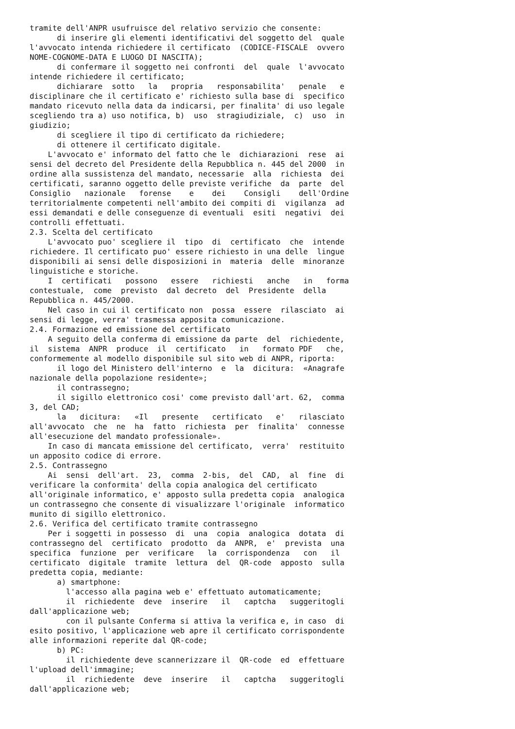tramite dell'ANPR usufruisce del relativo servizio che consente:
      di inserire gli elementi identificativi del soggetto del  quale
l'avvocato intenda richiedere il certificato  (CODICE-FISCALE  ovvero
NOME-COGNOME-DATA E LUOGO DI NASCITA);
      di confermare il soggetto nei confronti  del  quale  l'avvocato
intende richiedere il certificato;
      dichiarare  sotto   la   propria   responsabilita'   penale   e
disciplinare che il certificato e' richiesto sulla base di  specifico
mandato ricevuto nella data da indicarsi, per finalita' di uso legale
scegliendo tra a) uso notifica, b)  uso  stragiudiziale,  c)  uso  in
giudizio;
      di scegliere il tipo di certificato da richiedere;
      di ottenere il certificato digitale.
    L'avvocato e' informato del fatto che le  dichiarazioni  rese  ai
sensi del decreto del Presidente della Repubblica n. 445 del 2000  in
ordine alla sussistenza del mandato, necessarie  alla  richiesta  dei
certificati, saranno oggetto delle previste verifiche  da  parte  del
Consiglio   nazionale   forense    e    dei    Consigli    dell'Ordine
territorialmente competenti nell'ambito dei compiti di  vigilanza  ad
essi demandati e delle conseguenze di eventuali  esiti  negativi  dei
controlli effettuati.
2.3. Scelta del certificato
    L'avvocato puo' scegliere il  tipo  di  certificato  che  intende
richiedere. Il certificato puo' essere richiesto in una delle  lingue
disponibili ai sensi delle disposizioni in  materia  delle  minoranze
linguistiche e storiche.
    I  certificati   possono   essere   richiesti   anche   in   forma
contestuale,  come  previsto  dal decreto  del  Presidente  della
Repubblica n. 445/2000.
    Nel caso in cui il certificato non  possa  essere  rilasciato  ai
sensi di legge, verra' trasmessa apposita comunicazione.
2.4. Formazione ed emissione del certificato
    A seguito della conferma di emissione da parte  del  richiedente,
il  sistema  ANPR  produce  il  certificato   in   formato PDF   che,
conformemente al modello disponibile sul sito web di ANPR, riporta:
      il logo del Ministero dell'interno  e  la  dicitura:  «Anagrafe
nazionale della popolazione residente»;
      il contrassegno;
      il sigillo elettronico cosi' come previsto dall'art. 62,  comma
3, del CAD;
      la   dicitura:   «Il   presente   certificato   e'   rilasciato
all'avvocato  che  ne  ha  fatto  richiesta  per  finalita'  connesse
all'esecuzione del mandato professionale».
    In caso di mancata emissione del certificato,  verra'  restituito
un apposito codice di errore.
2.5. Contrassegno
    Ai  sensi  dell'art.  23,  comma  2-bis,  del  CAD,  al  fine  di
verificare la conformita' della copia analogica del certificato
all'originale informatico, e' apposto sulla predetta copia  analogica
un contrassegno che consente di visualizzare l'originale  informatico
munito di sigillo elettronico.
2.6. Verifica del certificato tramite contrassegno
    Per i soggetti in possesso  di  una  copia  analogica  dotata  di
contrassegno del  certificato  prodotto  da  ANPR,  e'  prevista  una
specifica  funzione  per  verificare   la  corrispondenza   con   il
certificato  digitale  tramite  lettura  del  QR-code  apposto  sulla
predetta copia, mediante:
      a) smartphone:
        l'accesso alla pagina web e' effettuato automaticamente;
        il  richiedente  deve  inserire   il   captcha   suggeritogli
dall'applicazione web;
        con il pulsante Conferma si attiva la verifica e, in caso  di
esito positivo, l'applicazione web apre il certificato corrispondente
alle informazioni reperite dal QR-code;
      b) PC:
        il richiedente deve scannerizzare il  QR-code  ed  effettuare
l'upload dell'immagine;
        il  richiedente  deve  inserire   il   captcha   suggeritogli
dall'applicazione web;